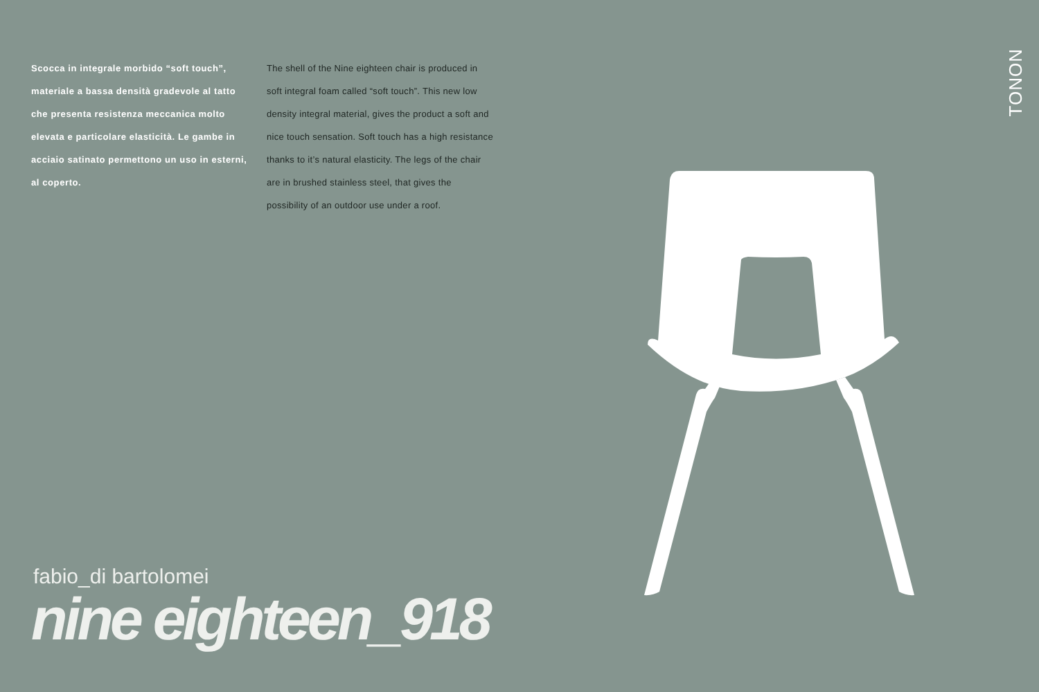Scocca in integrale morbido “soft touch”, materiale a bassa densità gradevole al tatto che presenta resistenza meccanica molto elevata e particolare elasticità. Le gambe in acciaio satinato permettono un uso in esterni, al coperto.
The shell of the Nine eighteen chair is produced in soft integral foam called “soft touch”. This new low density integral material, gives the product a soft and nice touch sensation. Soft touch has a high resistance thanks to it’s natural elasticity. The legs of the chair are in brushed stainless steel, that gives the possibility of an outdoor use under a roof.
TONON
fabio_di bartolomei
nine eighteen_918